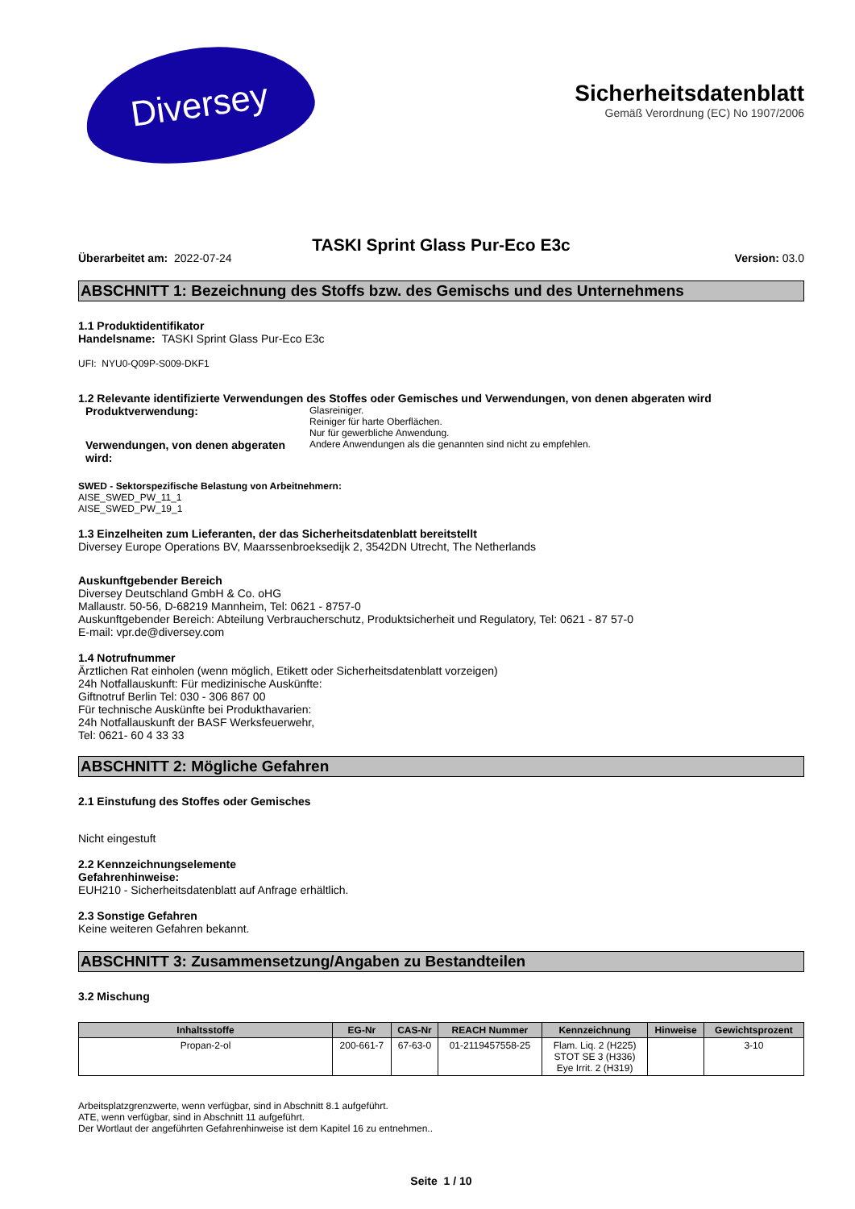Diversey
Sicherheitsdatenblatt
Gemäß Verordnung (EC) No 1907/2006
TASKI Sprint Glass Pur-Eco E3c
Überarbeitet am: 2022-07-24 Version: 03.0
ABSCHNITT 1: Bezeichnung des Stoffs bzw. des Gemischs und des Unternehmens
1.1 Produktidentifikator
Handelsname: TASKI Sprint Glass Pur-Eco E3c
UFI: NYU0-Q09P-S009-DKF1
1.2 Relevante identifizierte Verwendungen des Stoffes oder Gemisches und Verwendungen, von denen abgeraten wird
Produktverwendung:
Glasreiniger.
Reiniger für harte Oberflächen.
Nur für gewerbliche Anwendung.
Verwendungen, von denen abgeraten wird:
Andere Anwendungen als die genannten sind nicht zu empfehlen.
SWED - Sektorspezifische Belastung von Arbeitnehmern:
AISE_SWED_PW_11_1
AISE_SWED_PW_19_1
1.3 Einzelheiten zum Lieferanten, der das Sicherheitsdatenblatt bereitstellt
Diversey Europe Operations BV, Maarssenbroeksedijk 2, 3542DN Utrecht, The Netherlands
Auskunftgebender Bereich
Diversey Deutschland GmbH & Co. oHG
Mallaustr. 50-56, D-68219 Mannheim, Tel: 0621 - 8757-0
Auskunftgebender Bereich: Abteilung Verbraucherschutz, Produktsicherheit und Regulatory, Tel: 0621 - 87 57-0
E-mail: vpr.de@diversey.com
1.4 Notrufnummer
Ärztlichen Rat einholen (wenn möglich, Etikett oder Sicherheitsdatenblatt vorzeigen)
24h Notfallauskunft: Für medizinische Auskünfte:
Giftnotruf Berlin Tel: 030 - 306 867 00
Für technische Auskünfte bei Produkthavarien:
24h Notfallauskunft der BASF Werksfeuerwehr,
Tel: 0621- 60 4 33 33
ABSCHNITT 2: Mögliche Gefahren
2.1 Einstufung des Stoffes oder Gemisches
Nicht eingestuft
2.2 Kennzeichnungselemente
Gefahrenhinweise:
EUH210 - Sicherheitsdatenblatt auf Anfrage erhältlich.
2.3 Sonstige Gefahren
Keine weiteren Gefahren bekannt.
ABSCHNITT 3: Zusammensetzung/Angaben zu Bestandteilen
3.2 Mischung
| Inhaltsstoffe | EG-Nr | CAS-Nr | REACH Nummer | Kennzeichnung | Hinweise | Gewichtsprozent |
| --- | --- | --- | --- | --- | --- | --- |
| Propan-2-ol | 200-661-7 | 67-63-0 | 01-2119457558-25 | Flam. Liq. 2 (H225) STOT SE 3 (H336) Eye Irrit. 2 (H319) | | 3-10 |
Arbeitsplatzgrenzwerte, wenn verfügbar, sind in Abschnitt 8.1 aufgeführt.
ATE, wenn verfügbar, sind in Abschnitt 11 aufgeführt.
Der Wortlaut der angeführten Gefahrenhinweise ist dem Kapitel 16 zu entnehmen..
Seite 1 / 10